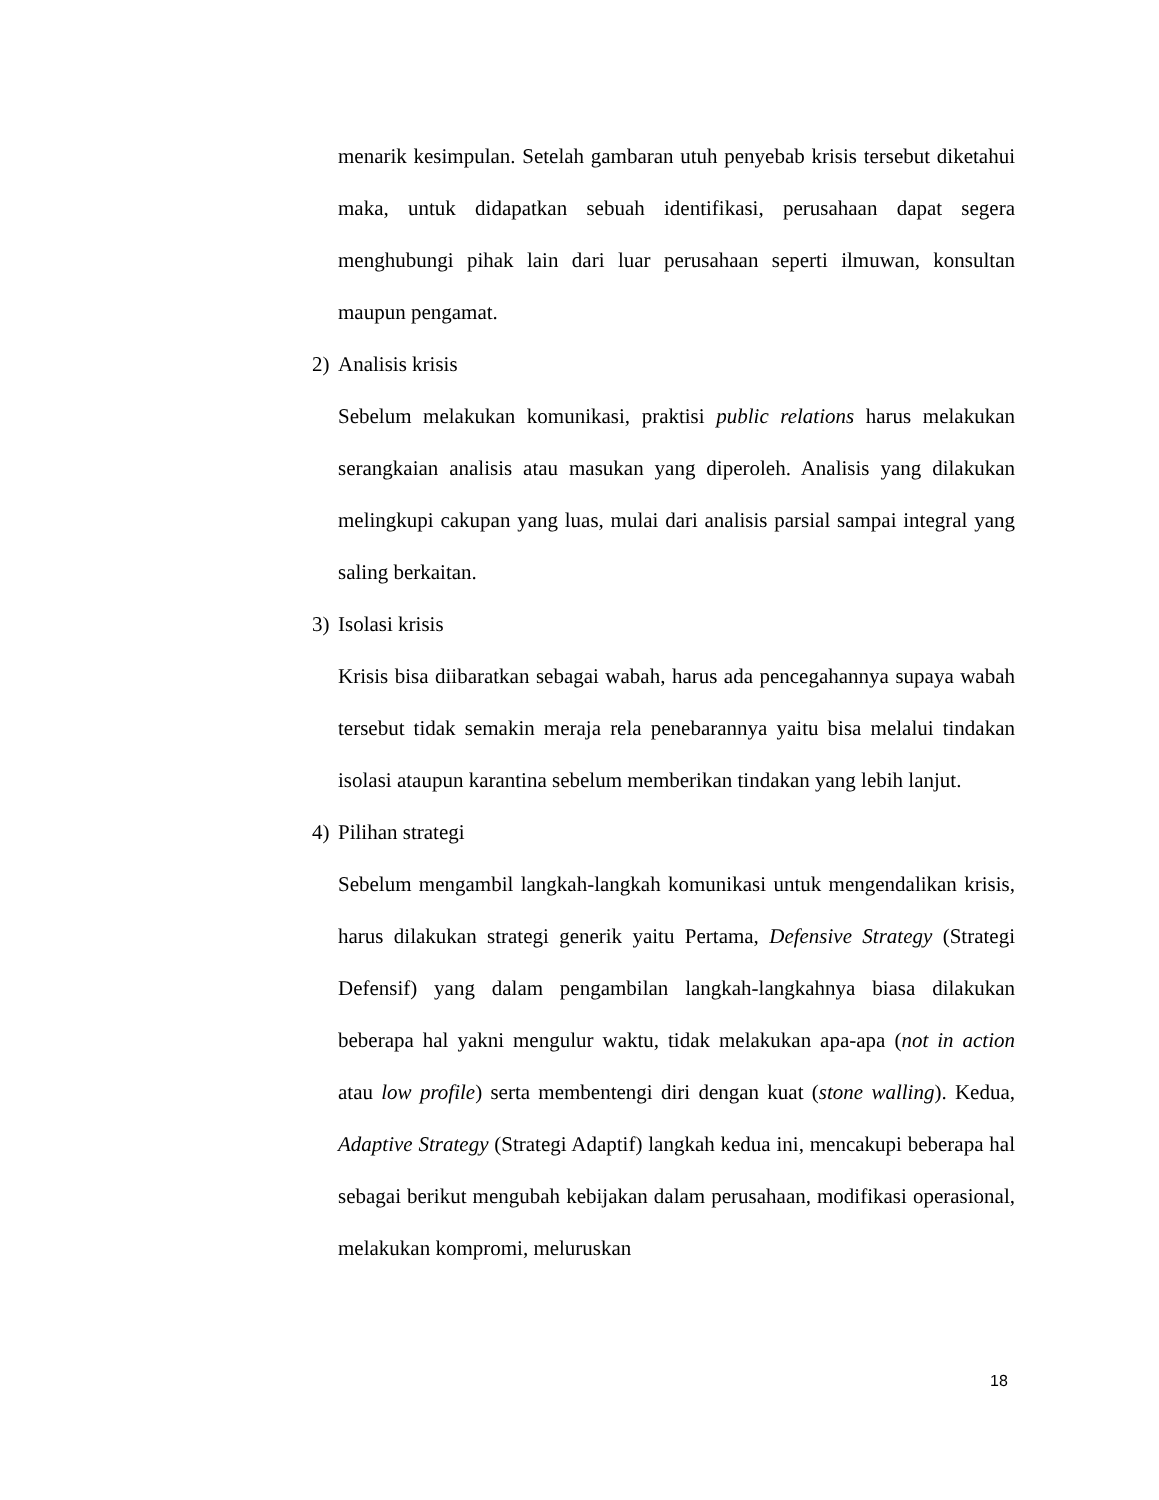menarik kesimpulan. Setelah gambaran utuh penyebab krisis tersebut diketahui maka, untuk didapatkan sebuah identifikasi, perusahaan dapat segera menghubungi pihak lain dari luar perusahaan seperti ilmuwan, konsultan maupun pengamat.
2) Analisis krisis
Sebelum melakukan komunikasi, praktisi public relations harus melakukan serangkaian analisis atau masukan yang diperoleh. Analisis yang dilakukan melingkupi cakupan yang luas, mulai dari analisis parsial sampai integral yang saling berkaitan.
3) Isolasi krisis
Krisis bisa diibaratkan sebagai wabah, harus ada pencegahannya supaya wabah tersebut tidak semakin meraja rela penebarannya yaitu bisa melalui tindakan isolasi ataupun karantina sebelum memberikan tindakan yang lebih lanjut.
4) Pilihan strategi
Sebelum mengambil langkah-langkah komunikasi untuk mengendalikan krisis, harus dilakukan strategi generik yaitu Pertama, Defensive Strategy (Strategi Defensif) yang dalam pengambilan langkah-langkahnya biasa dilakukan beberapa hal yakni mengulur waktu, tidak melakukan apa-apa (not in action atau low profile) serta membentengi diri dengan kuat (stone walling). Kedua, Adaptive Strategy (Strategi Adaptif) langkah kedua ini, mencakupi beberapa hal sebagai berikut mengubah kebijakan dalam perusahaan, modifikasi operasional, melakukan kompromi, meluruskan
18